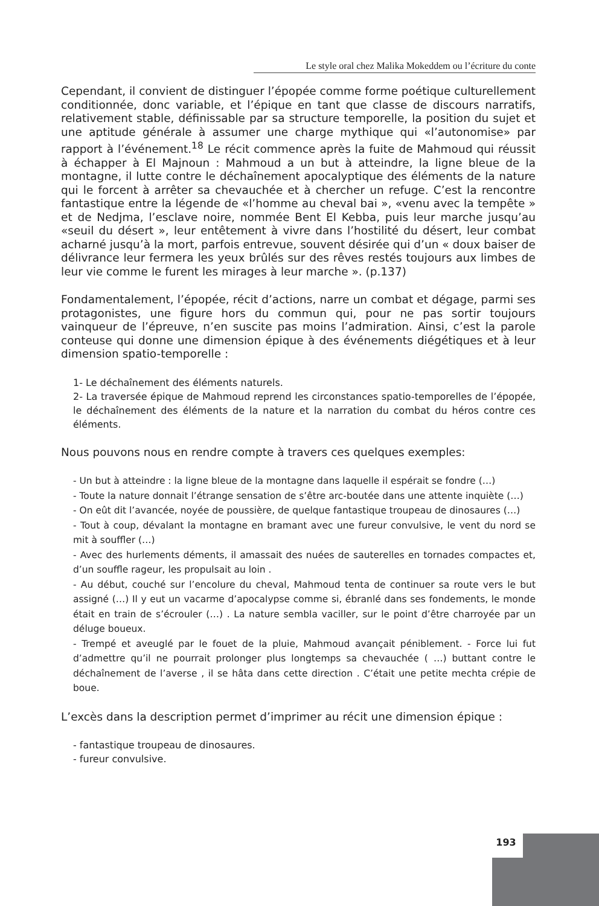Le style oral chez Malika Mokeddem ou l’écriture du conte
Cependant, il convient de distinguer l’épopée comme forme poétique culturellement conditionnée, donc variable, et l’épique en tant que classe de discours narratifs, relativement stable, définissable par sa structure temporelle, la position du sujet et une aptitude générale à assumer une charge mythique qui «l’autonomise» par rapport à l’événement.<sup>18</sup> Le récit commence après la fuite de Mahmoud qui réussit à échapper à El Majnoun : Mahmoud a un but à atteindre, la ligne bleue de la montagne, il lutte contre le déchaînement apocalyptique des éléments de la nature qui le forcent à arrêter sa chevauchée et à chercher un refuge. C’est la rencontre fantastique entre la légende de «l’homme au cheval bai », «venu avec la tempête » et de Nedjma, l’esclave noire, nommée Bent El Kebba, puis leur marche jusqu’au «seuil du désert », leur entêtement à vivre dans l’hostilité du désert, leur combat acharné jusqu’à la mort, parfois entrevue, souvent désirée qui d’un « doux baiser de délivrance leur fermera les yeux brûlés sur des rêves restés toujours aux limbes de leur vie comme le furent les mirages à leur marche ». (p.137)
Fondamentalement, l’épopée, récit d’actions, narre un combat et dégage, parmi ses protagonistes, une figure hors du commun qui, pour ne pas sortir toujours vainqueur de l’épreuve, n’en suscite pas moins l’admiration. Ainsi, c’est la parole conteuse qui donne une dimension épique à des événements diégétiques et à leur dimension spatio-temporelle :
1- Le déchaînement des éléments naturels.
2- La traversée épique de Mahmoud reprend les circonstances spatio-temporelles de l’épopée, le déchaînement des éléments de la nature et la narration du combat du héros contre ces éléments.
Nous pouvons nous en rendre compte à travers ces quelques exemples:
- Un but à atteindre : la ligne bleue de la montagne dans laquelle il espérait se fondre (…)
- Toute la nature donnait l’étrange sensation de s’être arc-boutée dans une attente inquiète (…)
- On eût dit l’avancée, noyée de poussière, de quelque fantastique troupeau de dinosaures (…)
- Tout à coup, dévalant la montagne en bramant avec une fureur convulsive, le vent du nord se mit à souffler (…)
- Avec des hurlements déments, il amassait des nuées de sauterelles en tornades compactes et, d’un souffle rageur, les propulsait au loin .
- Au début, couché sur l’encolure du cheval, Mahmoud tenta de continuer sa route vers le but assigné (…) Il y eut un vacarme d’apocalypse comme si, ébranlé dans ses fondements, le monde était en train de s’écrouler (…) . La nature sembla vaciller, sur le point d’être charroyée par un déluge boueux.
- Trempé et aveuglé par le fouet de la pluie, Mahmoud avançait péniblement. - Force lui fut d’admettre qu’il ne pourrait prolonger plus longtemps sa chevauchée ( …) buttant contre le déchaînement de l’averse , il se hâta dans cette direction . C’était une petite mechta crépie de boue.
L’excès dans la description permet d’imprimer au récit une dimension épique :
- fantastique troupeau de dinosaures.
- fureur convulsive.
193